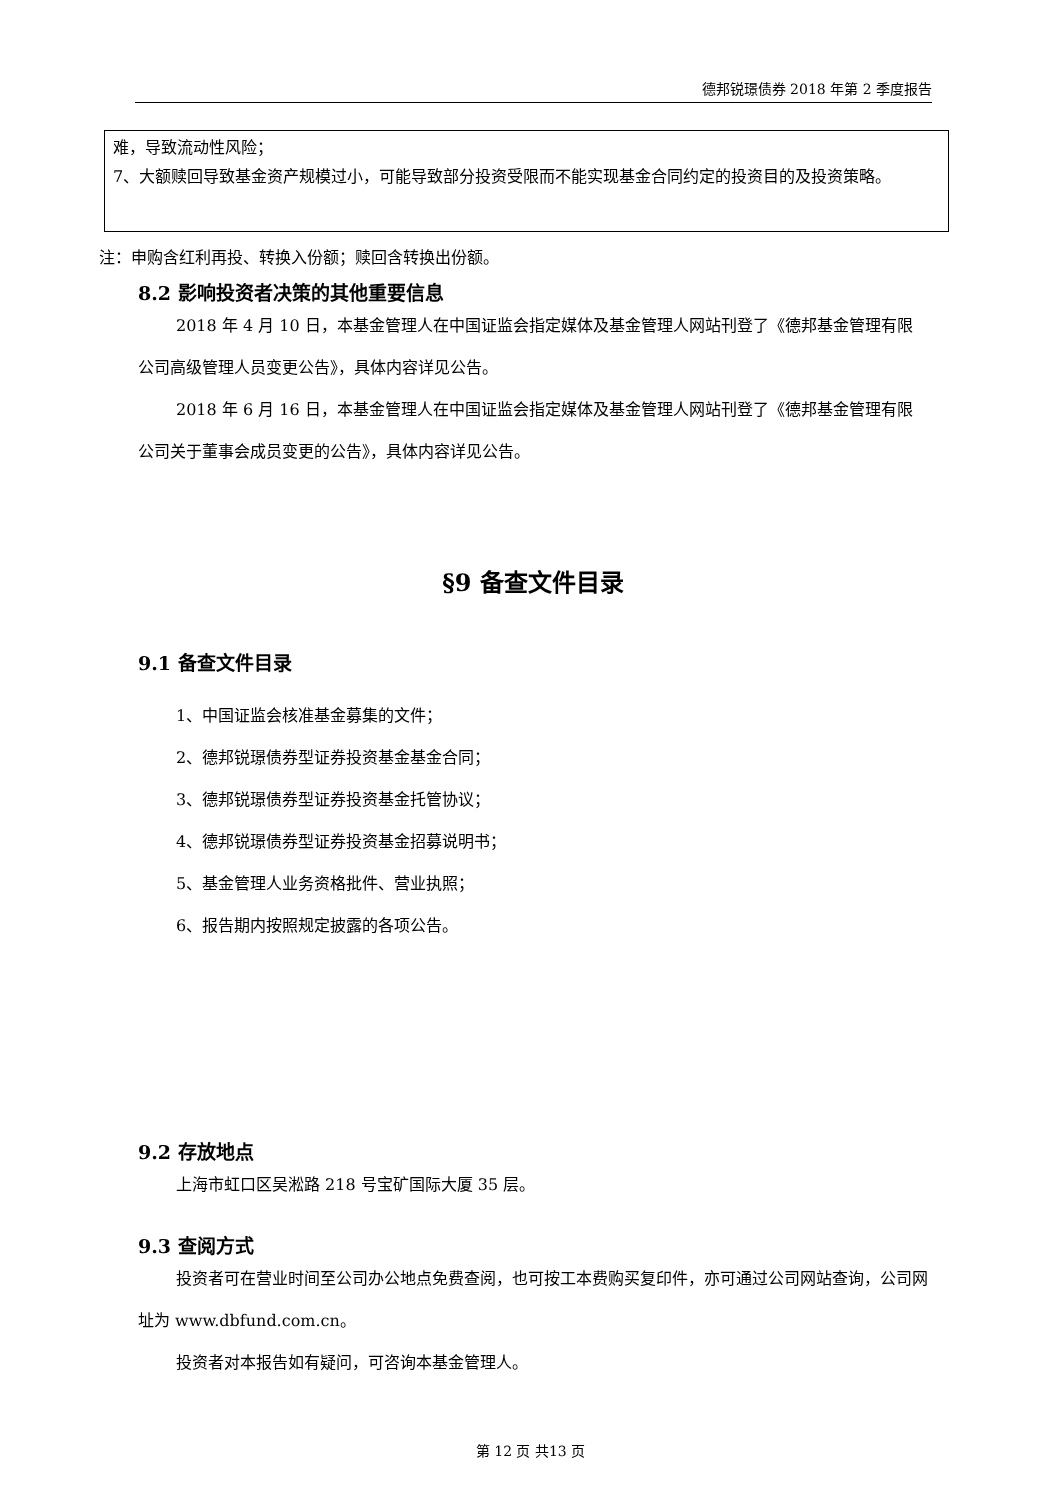德邦锐璟债券 2018 年第 2 季度报告
难，导致流动性风险；
7、大额赎回导致基金资产规模过小，可能导致部分投资受限而不能实现基金合同约定的投资目的及投资策略。
注：申购含红利再投、转换入份额；赎回含转换出份额。
8.2 影响投资者决策的其他重要信息
2018 年 4 月 10 日，本基金管理人在中国证监会指定媒体及基金管理人网站刊登了《德邦基金管理有限公司高级管理人员变更公告》，具体内容详见公告。
2018 年 6 月 16 日，本基金管理人在中国证监会指定媒体及基金管理人网站刊登了《德邦基金管理有限公司关于董事会成员变更的公告》，具体内容详见公告。
§9 备查文件目录
9.1 备查文件目录
1、中国证监会核准基金募集的文件；
2、德邦锐璟债券型证券投资基金基金合同；
3、德邦锐璟债券型证券投资基金托管协议；
4、德邦锐璟债券型证券投资基金招募说明书；
5、基金管理人业务资格批件、营业执照；
6、报告期内按照规定披露的各项公告。
9.2 存放地点
上海市虹口区吴淞路 218 号宝矿国际大厦 35 层。
9.3 查阅方式
投资者可在营业时间至公司办公地点免费查阅，也可按工本费购买复印件，亦可通过公司网站查询，公司网址为 www.dbfund.com.cn。
投资者对本报告如有疑问，可咨询本基金管理人。
第 12 页 共13 页